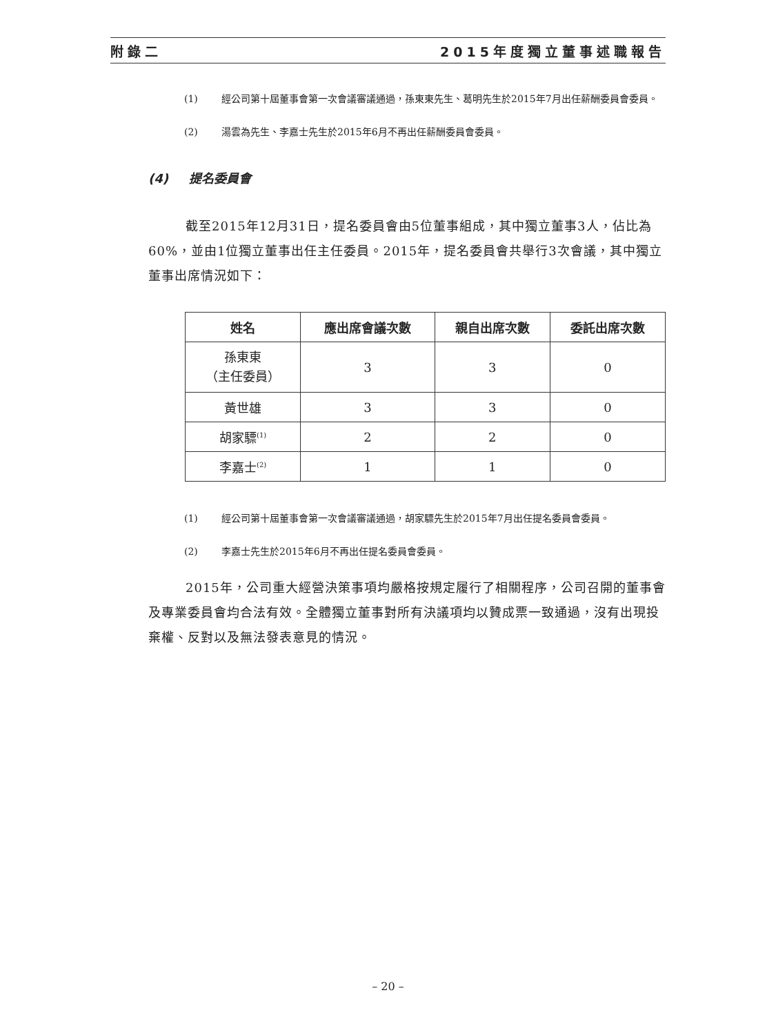附錄二 2015年度獨立董事述職報告
(1) 經公司第十屆董事會第一次會議審議通過，孫東東先生、葛明先生於2015年7月出任薪酬委員會委員。
(2) 湯雲為先生、李嘉士先生於2015年6月不再出任薪酬委員會委員。
(4) 提名委員會
截至2015年12月31日，提名委員會由5位董事組成，其中獨立董事3人，佔比為60%，並由1位獨立董事出任主任委員。2015年，提名委員會共舉行3次會議，其中獨立董事出席情況如下：
| 姓名 | 應出席會議次數 | 親自出席次數 | 委託出席次數 |
| --- | --- | --- | --- |
| 孫東東 （主任委員） | 3 | 3 | 0 |
| 黃世雄 | 3 | 3 | 0 |
| 胡家驃<sup>(1)</sup> | 2 | 2 | 0 |
| 李嘉士<sup>(2)</sup> | 1 | 1 | 0 |
(1) 經公司第十屆董事會第一次會議審議通過，胡家驃先生於2015年7月出任提名委員會委員。
(2) 李嘉士先生於2015年6月不再出任提名委員會委員。
2015年，公司重大經營決策事項均嚴格按規定履行了相關程序，公司召開的董事會及專業委員會均合法有效。全體獨立董事對所有決議項均以贊成票一致通過，沒有出現投棄權、反對以及無法發表意見的情況。
– 20 –